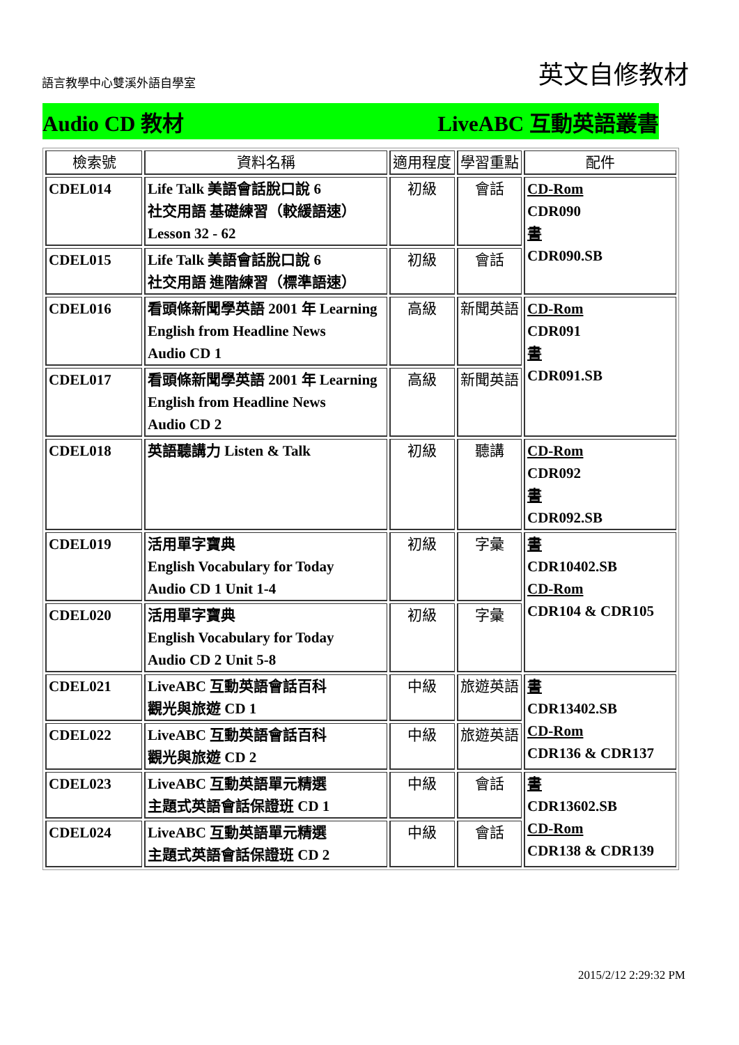語言教學中心雙溪外語自學室
英文自修教材
Audio CD 教材 LiveABC 互動英語叢書
| 檢索號 | 資料名稱 | 適用程度 | 學習重點 | 配件 |
| --- | --- | --- | --- | --- |
| CDEL014 | Life Talk 美語會話脫口說 6 社交用語 基礎練習（較緩語速） Lesson 32 - 62 | 初級 | 會話 | CD-Rom CDR090 書 CDR090.SB |
| CDEL015 | Life Talk 美語會話脫口說 6 社交用語 進階練習（標準語速） | 初級 | 會話 | |
| CDEL016 | 看頭條新聞學英語 2001 年 Learning English from Headline News Audio CD 1 | 高級 | 新聞英語 | CD-Rom CDR091 書 CDR091.SB |
| CDEL017 | 看頭條新聞學英語 2001 年 Learning English from Headline News Audio CD 2 | 高級 | 新聞英語 | |
| CDEL018 | 英語聽講力 Listen & Talk | 初級 | 聽講 | CD-Rom CDR092 書 CDR092.SB |
| CDEL019 | 活用單字寶典 English Vocabulary for Today Audio CD 1 Unit 1-4 | 初級 | 字彙 | 書 CDR10402.SB CD-Rom CDR104 & CDR105 |
| CDEL020 | 活用單字寶典 English Vocabulary for Today Audio CD 2 Unit 5-8 | 初級 | 字彙 | |
| CDEL021 | LiveABC 互動英語會話百科 觀光與旅遊 CD 1 | 中級 | 旅遊英語 | 書 CDR13402.SB CD-Rom CDR136 & CDR137 |
| CDEL022 | LiveABC 互動英語會話百科 觀光與旅遊 CD 2 | 中級 | 旅遊英語 | |
| CDEL023 | LiveABC 互動英語單元精選 主題式英語會話保證班 CD 1 | 中級 | 會話 | 書 CDR13602.SB CD-Rom CDR138 & CDR139 |
| CDEL024 | LiveABC 互動英語單元精選 主題式英語會話保證班 CD 2 | 中級 | 會話 | |
2015/2/12 2:29:32 PM